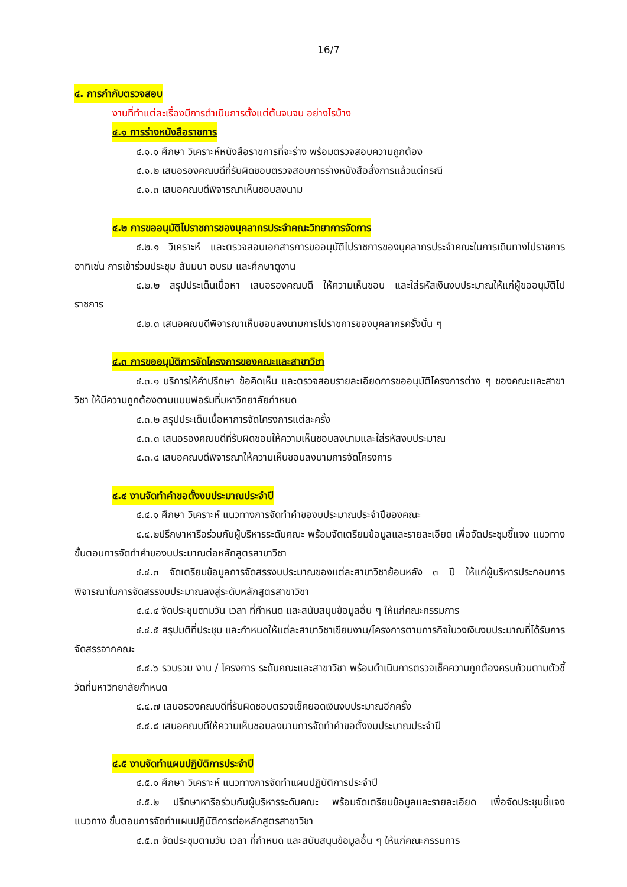16/7
๔. การกำกับตรวจสอบ
งานที่ทำแต่ละเรื่องมีการดำเนินการตั้งแต่ต้นจนจบ อย่างไรบ้าง
๔.๑ การร่างหนังสือราชการ
๔.๑.๑ ศึกษา วิเคราะห์หนังสือราชการที่จะร่าง พร้อมตรวจสอบความถูกต้อง
๔.๑.๒ เสนอรองคณบดีที่รับผิดชอบตรวจสอบการร่างหนังสือสั่งการแล้วแต่กรณี
๔.๑.๓ เสนอคณบดีพิจารณาเห็นชอบลงนาม
๔.๒ การขออนุมัติไปราชการของบุคลากรประจำคณะวิทยาการจัดการ
๔.๒.๑ วิเคราะห์ และตรวจสอบเอกสารการขออนุมัติไปราชการของบุคลากรประจำคณะในการเดินทางไปราชการ อาทิเช่น การเข้าร่วมประชุม สัมมนา อบรม และศึกษาดูงาน
๔.๒.๒ สรุปประเด็นเนื้อหา เสนอรองคณบดี ให้ความเห็นชอบ และใส่รหัสเงินงบประมาณให้แก่ผู้ขออนุมัติไปราชการ
๔.๒.๓ เสนอคณบดีพิจารณาเห็นชอบลงนามการไปราชการของบุคลากรครั้งนั้น ๆ
๔.๓ การขออนุมัติการจัดโครงการของคณะและสาขาวิชา
๔.๓.๑ บริการให้คำปรึกษา ข้อคิดเห็น และตรวจสอบรายละเอียดการขออนุมัติโครงการต่าง ๆ ของคณะและสาขาวิชา ให้มีความถูกต้องตามแบบฟอร์มที่มหาวิทยาลัยกำหนด
๔.๓.๒ สรุปประเด็นเนื้อหาการจัดโครงการแต่ละครั้ง
๔.๓.๓ เสนอรองคณบดีที่รับผิดชอบให้ความเห็นชอบลงนามและใส่รหัสงบประมาณ
๔.๓.๔ เสนอคณบดีพิจารณาให้ความเห็นชอบลงนามการจัดโครงการ
๔.๔ งานจัดทำคำขอตั้งงบประมาณประจำปี
๔.๔.๑ ศึกษา วิเคราะห์ แนวทางการจัดทำคำของบประมาณประจำปีของคณะ
๔.๔.๒ปรึกษาหารือร่วมกับผู้บริหารระดับคณะ พร้อมจัดเตรียมข้อมูลและรายละเอียด เพื่อจัดประชุมชี้แจง แนวทาง ขั้นตอนการจัดทำคำของบประมาณต่อหลักสูตรสาขาวิชา
๔.๔.๓ จัดเตรียมข้อมูลการจัดสรรงบประมาณของแต่ละสาขาวิชาย้อนหลัง ๓ ปี ให้แก่ผู้บริหารประกอบการพิจารณาในการจัดสรรงบประมาณลงสู่ระดับหลักสูตรสาขาวิชา
๔.๔.๔ จัดประชุมตามวัน เวลา ที่กำหนด และสนับสนุนข้อมูลอื่น ๆ ให้แก่คณะกรรมการ
๔.๔.๕ สรุปมติที่ประชุม และกำหนดให้แต่ละสาขาวิชาเขียนงาน/โครงการตามภารกิจในวงเงินงบประมาณที่ได้รับการจัดสรรจากคณะ
๔.๔.๖ รวบรวม งาน / โครงการ ระดับคณะและสาขาวิชา พร้อมดำเนินการตรวจเช็คความถูกต้องครบถ้วนตามตัวชี้วัดที่มหาวิทยาลัยกำหนด
๔.๔.๗ เสนอรองคณบดีที่รับผิดชอบตรวจเช็คยอดเงินงบประมาณอีกครั้ง
๔.๔.๘ เสนอคณบดีให้ความเห็นชอบลงนามการจัดทำคำขอตั้งงบประมาณประจำปี
๔.๕ งานจัดทำแผนปฏิบัติการประจำปี
๔.๕.๑ ศึกษา วิเคราะห์ แนวทางการจัดทำแผนปฏิบัติการประจำปี
๔.๕.๒ ปรึกษาหารือร่วมกับผู้บริหารระดับคณะ พร้อมจัดเตรียมข้อมูลและรายละเอียด เพื่อจัดประชุมชี้แจง แนวทาง ขั้นตอนการจัดทำแผนปฏิบัติการต่อหลักสูตรสาขาวิชา
๔.๕.๓ จัดประชุมตามวัน เวลา ที่กำหนด และสนับสนุนข้อมูลอื่น ๆ ให้แก่คณะกรรมการ